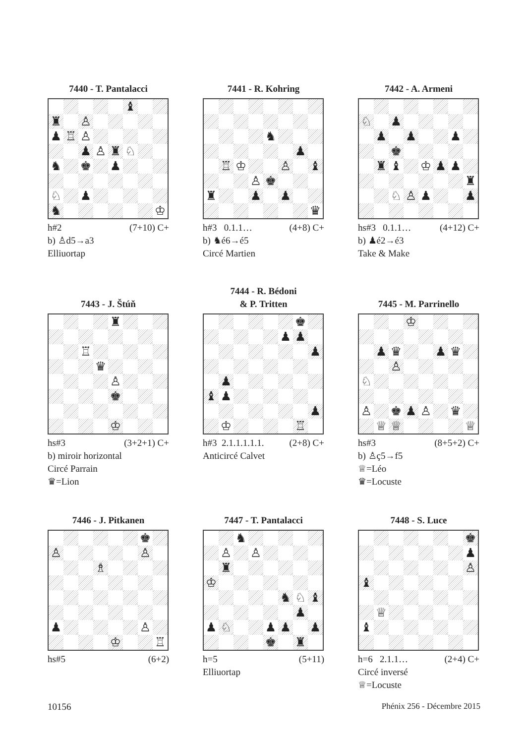7440 - T. Pantalacci
♝ ♜ ♙ ♟ ♖ ♙ ♟ ♙ ♜ ♘ ♞ ♚ ♟ ♘ ♟ ♞ ♔
h#2 (7+10) C+
b) ♙d5→a3
Elliuortap
7441 - R. Kohring
♞ ♟ ♖ ♔ ♙ ♝ ♙ ♚ ♜ ♟ ♟ ♛
h#3 0.1.1… (4+8) C+
b) ♞é6→é5
Circé Martien
7442 - A. Armeni
♘ ♟ ♟ ♟ ♟ ♚ ♜ ♝ ♔ ♟ ♟ ♜ ♘ ♙ ♟ ♟
hs#3 0.1.1… (4+12) C+
b) ♟é2→é3
Take & Make
7443 - J. Štúň
♜ ♖ ♛ ♙ ♚ ♔
hs#3 (3+2+1) C+
b) miroir horizontal
Circé Parrain
♛=Lion
7444 - R. Bédoni
& P. Tritten
♚ ♟ ♟ ♟ ♟ ♝ ♟ ♟ ♔ ♖
h#3 2.1.1.1.1.1. (2+8) C+
Anticircé Calvet
7445 - M. Parrinello
♔ ♟ ♛ ♟ ♛ ♙ ♘ ♙ ♚ ♟ ♙ ♛ ♕ ♕ ♕
hs#3 (8+5+2) C+
b) ♙ç5→f5
♕=Léo
♛=Locuste
7446 - J. Pitkanen
♚ ♙ ♙ ♗ ♟ ♙ ♔ ♖
hs#5 (6+2)
7447 - T. Pantalacci
♞ ♙ ♙ ♜ ♔ ♞ ♘ ♝ ♟ ♟ ♘ ♟ ♟ ♟ ♚ ♜
h=5 (5+11)
Elliuortap
7448 - S. Luce
♚ ♟ ♙ ♝ ♕ ♝
h=6 2.1.1… (2+4) C+
Circé inversé
♕=Locuste
10156 Phénix 256 - Décembre 2015